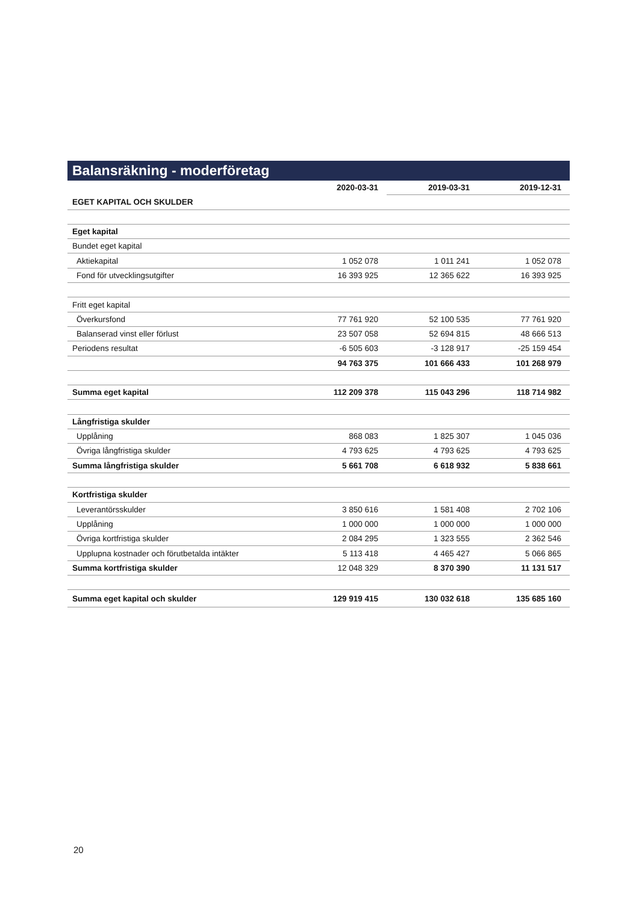Balansräkning - moderföretag
| | 2020-03-31 | 2019-03-31 | 2019-12-31 |
| --- | --- | --- | --- |
| EGET KAPITAL OCH SKULDER | | | |
| Eget kapital | | | |
| Bundet eget kapital | | | |
| Aktiekapital | 1 052 078 | 1 011 241 | 1 052 078 |
| Fond för utvecklingsutgifter | 16 393 925 | 12 365 622 | 16 393 925 |
| Fritt eget kapital | | | |
| Överkursfond | 77 761 920 | 52 100 535 | 77 761 920 |
| Balanserad vinst eller förlust | 23 507 058 | 52 694 815 | 48 666 513 |
| Periodens resultat | -6 505 603 | -3 128 917 | -25 159 454 |
| | 94 763 375 | 101 666 433 | 101 268 979 |
| Summa eget kapital | 112 209 378 | 115 043 296 | 118 714 982 |
| Långfristiga skulder | | | |
| Upplåning | 868 083 | 1 825 307 | 1 045 036 |
| Övriga långfristiga skulder | 4 793 625 | 4 793 625 | 4 793 625 |
| Summa långfristiga skulder | 5 661 708 | 6 618 932 | 5 838 661 |
| Kortfristiga skulder | | | |
| Leverantörsskulder | 3 850 616 | 1 581 408 | 2 702 106 |
| Upplåning | 1 000 000 | 1 000 000 | 1 000 000 |
| Övriga kortfristiga skulder | 2 084 295 | 1 323 555 | 2 362 546 |
| Upplupna kostnader och förutbetalda intäkter | 5 113 418 | 4 465 427 | 5 066 865 |
| Summa kortfristiga skulder | 12 048 329 | 8 370 390 | 11 131 517 |
| Summa eget kapital och skulder | 129 919 415 | 130 032 618 | 135 685 160 |
20